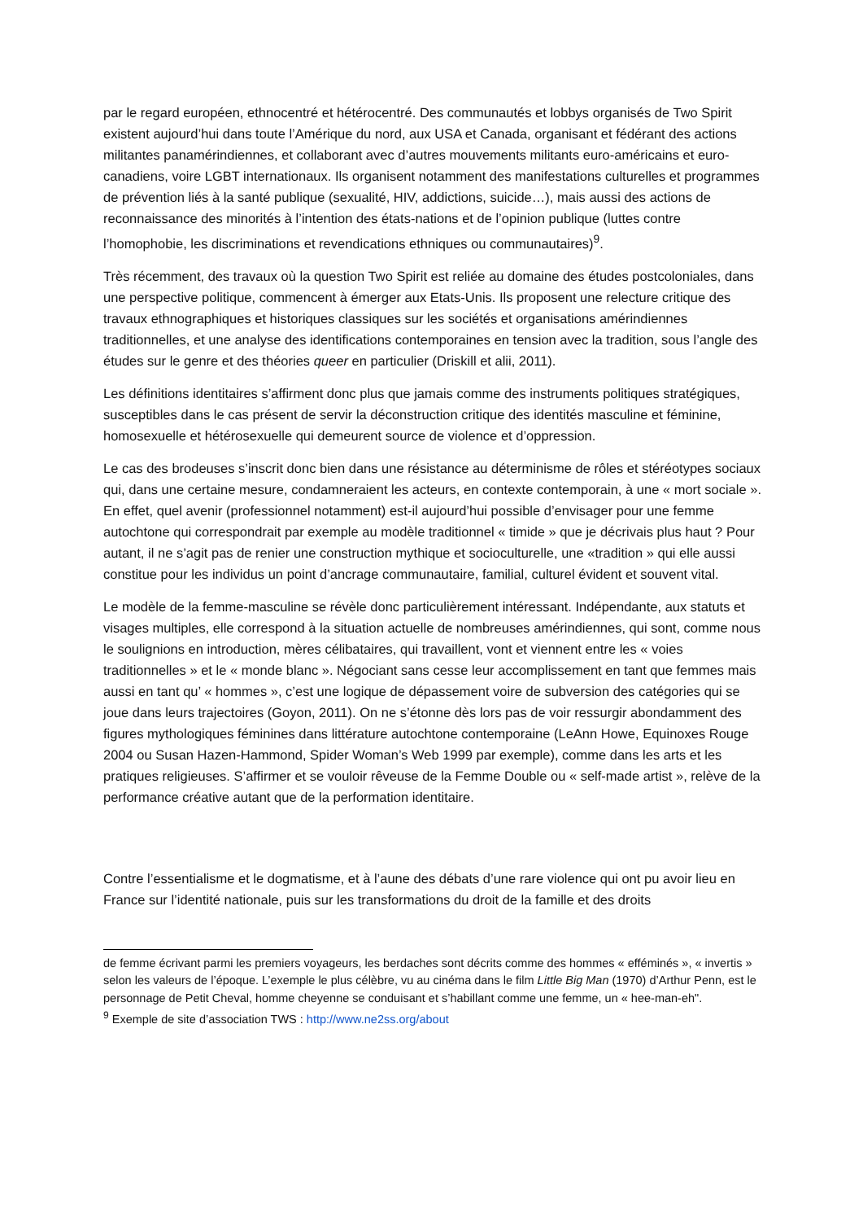par le regard européen, ethnocentré et hétérocentré. Des communautés et lobbys organisés de Two Spirit existent aujourd’hui dans toute l’Amérique du nord, aux USA et Canada, organisant et fédérant des actions militantes panamérindiennes, et collaborant avec d’autres mouvements militants euro-américains et euro-canadiens, voire LGBT internationaux. Ils organisent notamment des manifestations culturelles et programmes de prévention liés à la santé publique (sexualité, HIV, addictions, suicide…), mais aussi des actions de reconnaissance des minorités à l’intention des états-nations et de l’opinion publique (luttes contre l’homophobie, les discriminations et revendications ethniques ou communautaires)<sup>9</sup>.
Très récemment, des travaux où la question Two Spirit est reliée au domaine des études postcoloniales, dans une perspective politique, commencent à émerger aux Etats-Unis. Ils proposent une relecture critique des travaux ethnographiques et historiques classiques sur les sociétés et organisations amérindiennes traditionnelles, et une analyse des identifications contemporaines en tension avec la tradition, sous l’angle des études sur le genre et des théories queer en particulier (Driskill et alii, 2011).
Les définitions identitaires s’affirment donc plus que jamais comme des instruments politiques stratégiques, susceptibles dans le cas présent de servir la déconstruction critique des identités masculine et féminine, homosexuelle et hétérosexuelle qui demeurent source de violence et d’oppression.
Le cas des brodeuses s’inscrit donc bien dans une résistance au déterminisme de rôles et stéréotypes sociaux qui, dans une certaine mesure, condamneraient les acteurs, en contexte contemporain, à une « mort sociale ». En effet, quel avenir (professionnel notamment) est-il aujourd’hui possible d’envisager pour une femme autochtone qui correspondrait par exemple au modèle traditionnel « timide » que je décrivais plus haut ? Pour autant, il ne s’agit pas de renier une construction mythique et socioculturelle, une «tradition » qui elle aussi constitue pour les individus un point d’ancrage communautaire, familial, culturel évident et souvent vital.
Le modèle de la femme-masculine se révèle donc particulièrement intéressant. Indépendante, aux statuts et visages multiples, elle correspond à la situation actuelle de nombreuses amérindiennes, qui sont, comme nous le soulignions en introduction, mères célibataires, qui travaillent, vont et viennent entre les « voies traditionnelles » et le « monde blanc ». Négociant sans cesse leur accomplissement en tant que femmes mais aussi en tant qu’ « hommes », c’est une logique de dépassement voire de subversion des catégories qui se joue dans leurs trajectoires (Goyon, 2011). On ne s’étonne dès lors pas de voir ressurgir abondamment des figures mythologiques féminines dans littérature autochtone contemporaine (LeAnn Howe, Equinoxes Rouge 2004 ou Susan Hazen-Hammond, Spider Woman’s Web 1999 par exemple), comme dans les arts et les pratiques religieuses. S’affirmer et se vouloir rêveuse de la Femme Double ou « self-made artist », relève de la performance créative autant que de la performation identitaire.
Contre l’essentialisme et le dogmatisme, et à l’aune des débats d’une rare violence qui ont pu avoir lieu en France sur l’identité nationale, puis sur les transformations du droit de la famille et des droits
de femme écrivant parmi les premiers voyageurs, les berdaches sont décrits comme des hommes « efféminés », « invertis » selon les valeurs de l’époque. L’exemple le plus célèbre, vu au cinéma dans le film Little Big Man (1970) d’Arthur Penn, est le personnage de Petit Cheval, homme cheyenne se conduisant et s’habillant comme une femme, un « hee-man-eh".
<sup>9</sup> Exemple de site d’association TWS : http://www.ne2ss.org/about